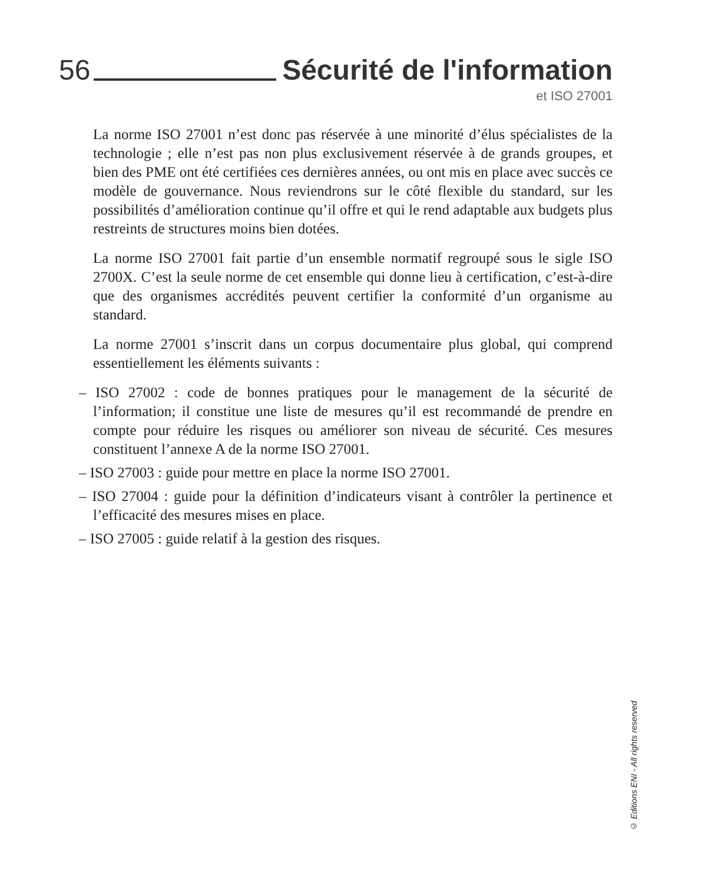56 Sécurité de l'information
et ISO 27001
La norme ISO 27001 n’est donc pas réservée à une minorité d’élus spécialistes de la technologie ; elle n’est pas non plus exclusivement réservée à de grands groupes, et bien des PME ont été certifiées ces dernières années, ou ont mis en place avec succès ce modèle de gouvernance. Nous reviendrons sur le côté flexible du standard, sur les possibilités d’amélioration continue qu’il offre et qui le rend adaptable aux budgets plus restreints de structures moins bien dotées.
La norme ISO 27001 fait partie d’un ensemble normatif regroupé sous le sigle ISO 2700X. C’est la seule norme de cet ensemble qui donne lieu à certification, c’est-à-dire que des organismes accrédités peuvent certifier la conformité d’un organisme au standard.
La norme 27001 s’inscrit dans un corpus documentaire plus global, qui comprend essentiellement les éléments suivants :
– ISO 27002 : code de bonnes pratiques pour le management de la sécurité de l’information; il constitue une liste de mesures qu’il est recommandé de prendre en compte pour réduire les risques ou améliorer son niveau de sécurité. Ces mesures constituent l’annexe A de la norme ISO 27001.
– ISO 27003 : guide pour mettre en place la norme ISO 27001.
– ISO 27004 : guide pour la définition d’indicateurs visant à contrôler la pertinence et l’efficacité des mesures mises en place.
– ISO 27005 : guide relatif à la gestion des risques.
© Editions ENI - All rights reserved